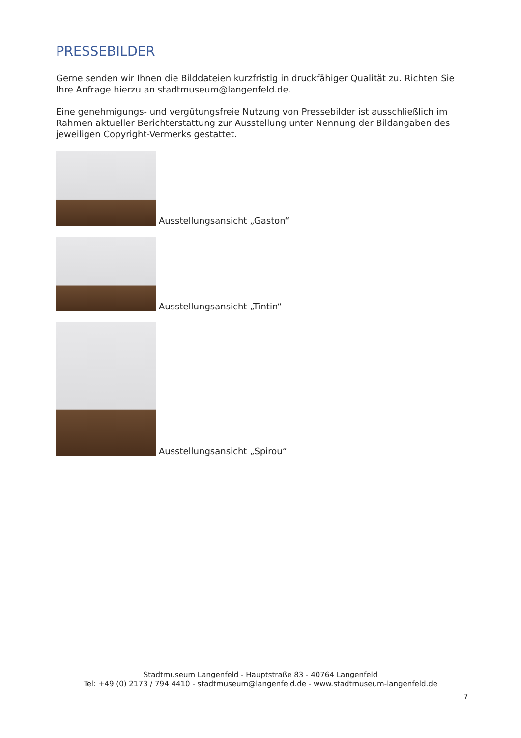PRESSEBILDER
Gerne senden wir Ihnen die Bilddateien kurzfristig in druckfähiger Qualität zu. Richten Sie Ihre Anfrage hierzu an stadtmuseum@langenfeld.de.
Eine genehmigungs- und vergütungsfreie Nutzung von Pressebilder ist ausschließlich im Rahmen aktueller Berichterstattung zur Ausstellung unter Nennung der Bildangaben des jeweiligen Copyright-Vermerks gestattet.
Ausstellungsansicht „Gaston“
Ausstellungsansicht „Tintin“
Ausstellungsansicht „Spirou“
Stadtmuseum Langenfeld - Hauptstraße 83 - 40764 Langenfeld
Tel: +49 (0) 2173 / 794 4410 - stadtmuseum@langenfeld.de - www.stadtmuseum-langenfeld.de
7